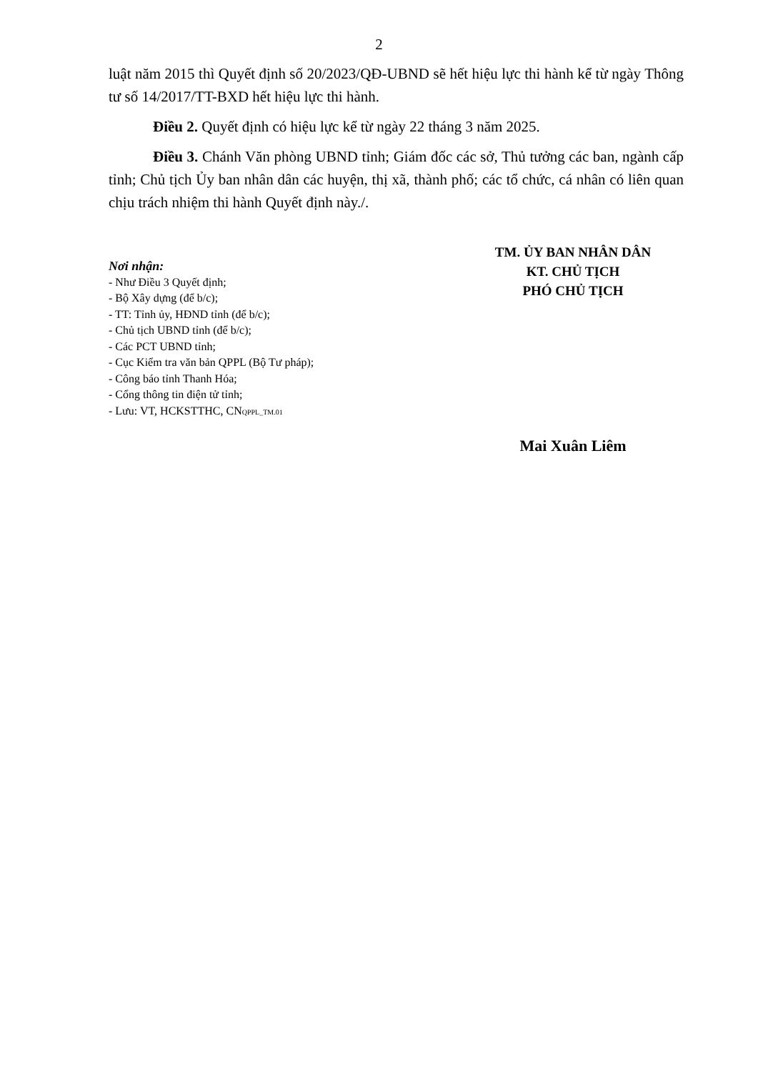2
luật năm 2015 thì Quyết định số 20/2023/QĐ-UBND sẽ hết hiệu lực thi hành kể từ ngày Thông tư số 14/2017/TT-BXD hết hiệu lực thi hành.
Điều 2. Quyết định có hiệu lực kể từ ngày 22 tháng 3 năm 2025.
Điều 3. Chánh Văn phòng UBND tỉnh; Giám đốc các sở, Thủ tưởng các ban, ngành cấp tỉnh; Chủ tịch Ủy ban nhân dân các huyện, thị xã, thành phố; các tổ chức, cá nhân có liên quan chịu trách nhiệm thi hành Quyết định này./.
Nơi nhận:
- Như Điều 3 Quyết định;
- Bộ Xây dựng (để b/c);
- TT: Tỉnh ủy, HĐND tỉnh (để b/c);
- Chủ tịch UBND tỉnh (để b/c);
- Các PCT UBND tỉnh;
- Cục Kiểm tra văn bản QPPL (Bộ Tư pháp);
- Công báo tỉnh Thanh Hóa;
- Cổng thông tin điện tử tỉnh;
- Lưu: VT, HCKSTTHC, CNQPPL_TM.01
TM. ỦY BAN NHÂN DÂN
KT. CHỦ TỊCH
PHÓ CHỦ TỊCH
Mai Xuân Liêm